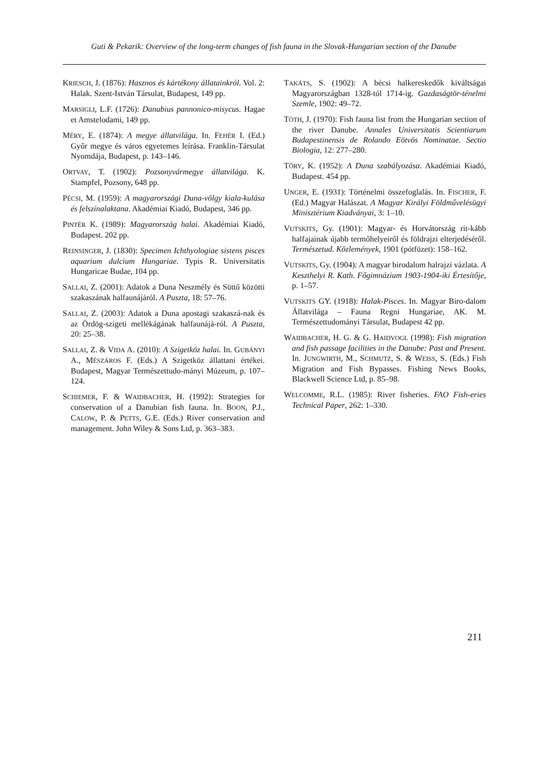Guti & Pekarik: Overview of the long-term changes of fish fauna in the Slovak-Hungarian section of the Danube
KRIESCH, J. (1876): Hasznos és kártékony állatainkról. Vol. 2: Halak. Szent-István Társulat, Budapest, 149 pp.
MARSIGLI, L.F. (1726): Danubius pannonico-misycus. Hagae et Amstelodami, 149 pp.
MÉRY, E. (1874): A megye állatvilága. In. FEHÉR I. (Ed.) Győr megye és város egyetemes leírása. Franklin-Társulat Nyomdája, Budapest, p. 143–146.
ORTVAY, T. (1902): Pozsonyvármegye állatvilága. K. Stampfel, Pozsony, 648 pp.
PÉCSI, M. (1959): A magyarországi Duna-völgy kiala-kulása és felszínalaktana. Akadémiai Kiadó, Budapest, 346 pp.
PINTÉR K. (1989): Magyarország halai. Akadémiai Kiadó, Budapest. 202 pp.
REINSINGER, J. (1830): Specimen Ichthyologiae sistens pisces aquarium dulcium Hungariae. Typis R. Universitatis Hungaricae Budae, 104 pp.
SALLAI, Z. (2001): Adatok a Duna Neszmély és Süttő közötti szakaszának halfaunájáról. A Puszta, 18: 57–76.
SALLAI, Z. (2003): Adatok a Duna apostagi szakaszá-nak és az Ördög-szigeti mellékágának halfaunájá-ról. A Puszta, 20: 25–38.
SALLAI, Z. & VIDA A. (2010): A Szigetköz halai. In. GUBÁNYI A., MÉSZÁROS F. (Eds.) A Szigetköz állattani értékei. Budapest, Magyar Természettudo-mányi Múzeum, p. 107–124.
SCHIEMER, F. & WAIDBACHER, H. (1992): Strategies for conservation of a Danubian fish fauna. In. BOON, P.J., CALOW, P. & PETTS, G.E. (Eds.) River conservation and management. John Wiley & Sons Ltd, p. 363–383.
TAKÁTS, S. (1902): A bécsi halkereskedők kiváltságai Magyarországban 1328-tól 1714-ig. Gazdaságtör-ténelmi Szemle, 1902: 49–72.
TÓTH, J. (1970): Fish fauna list from the Hungarian section of the river Danube. Annales Universitatis Scientiarum Budapestinensis de Rolando Eötvös Nominatae. Sectio Biologia, 12: 277–280.
TŐRY, K. (1952): A Duna szabályozása. Akadémiai Kiadó, Budapest. 454 pp.
UNGER, E. (1931): Történelmi összefoglalás. In. FISCHER, F. (Ed.) Magyar Halászat. A Magyar Királyi Földművelésügyi Minisztérium Kiadványai, 3: 1–10.
VUTSKITS, Gy. (1901): Magyar- és Horvátország rit-kább halfajainak újabb termőhelyeiről és földrajzi elterjedéséről. Természetud. Közlemények, 1901 (pótfüzet): 158–162.
VUTSKITS, Gy. (1904): A magyar birodalom halrajzi vázlata. A Keszthelyi R. Kath. Főgimnázium 1903-1904-iki Értesítője, p. 1–57.
VUTSKITS GY. (1918): Halak-Pisces. In. Magyar Biro-dalom Állatvilága – Fauna Regni Hungariae, AK. M. Természettudományi Társulat, Budapest 42 pp.
WAIDBACHER, H. G. & G. HAIDVOGL (1998): Fish migration and fish passage facilities in the Danube: Past and Present. In. JUNGWIRTH, M., SCHMUTZ, S. & WEISS, S. (Eds.) Fish Migration and Fish Bypasses. Fishing News Books, Blackwell Science Ltd, p. 85–98.
WELCOMME, R.L. (1985): River fisheries. FAO Fish-eries Technical Paper, 262: 1–330.
211